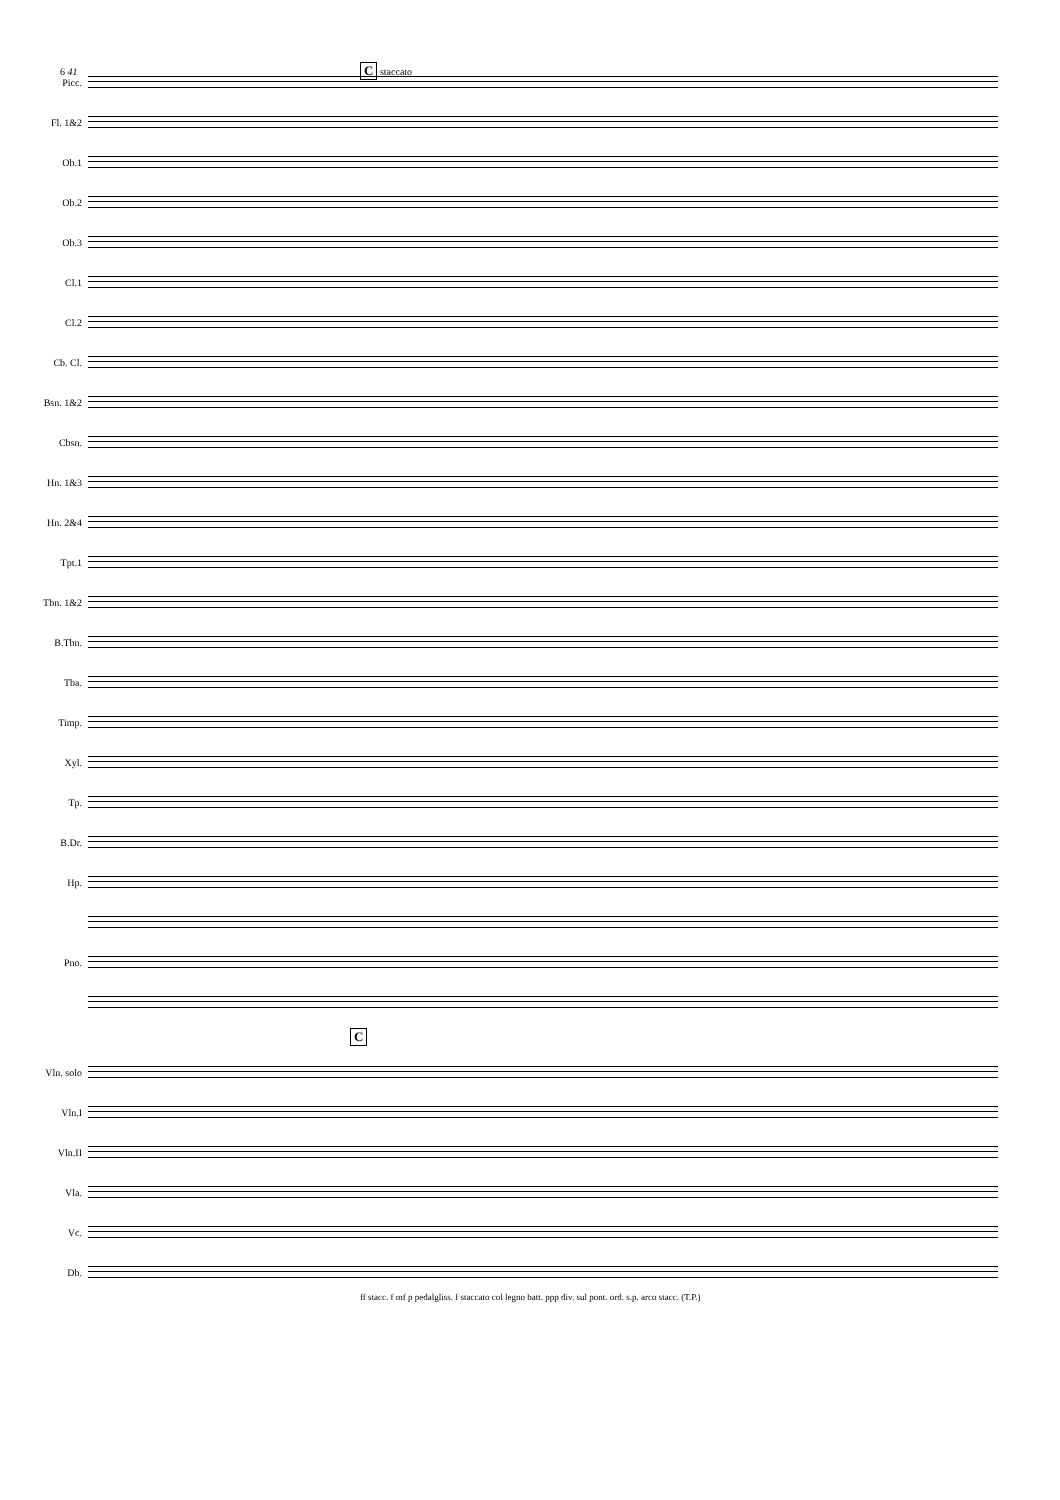6 41 C staccato
Picc.
Fl. 1&2
Ob.1
Ob.2
Ob.3
Cl.1
Cl.2
Cb. Cl.
Bsn. 1&2
Cbsn.
Hn. 1&3
Hn. 2&4
Tpt.1
Tbn. 1&2
B.Tbn.
Tba.
Timp.
Xyl.
Tp.
B.Dr.
Hp.
Pno.
C
Vln. solo
Vln.I
Vln.II
Vla.
Vc.
Db.
ff stacc. f mf p pedalgliss. f staccato col legno batt. ppp div. sul pont. ord. s.p. arco stacc. (T.P.)